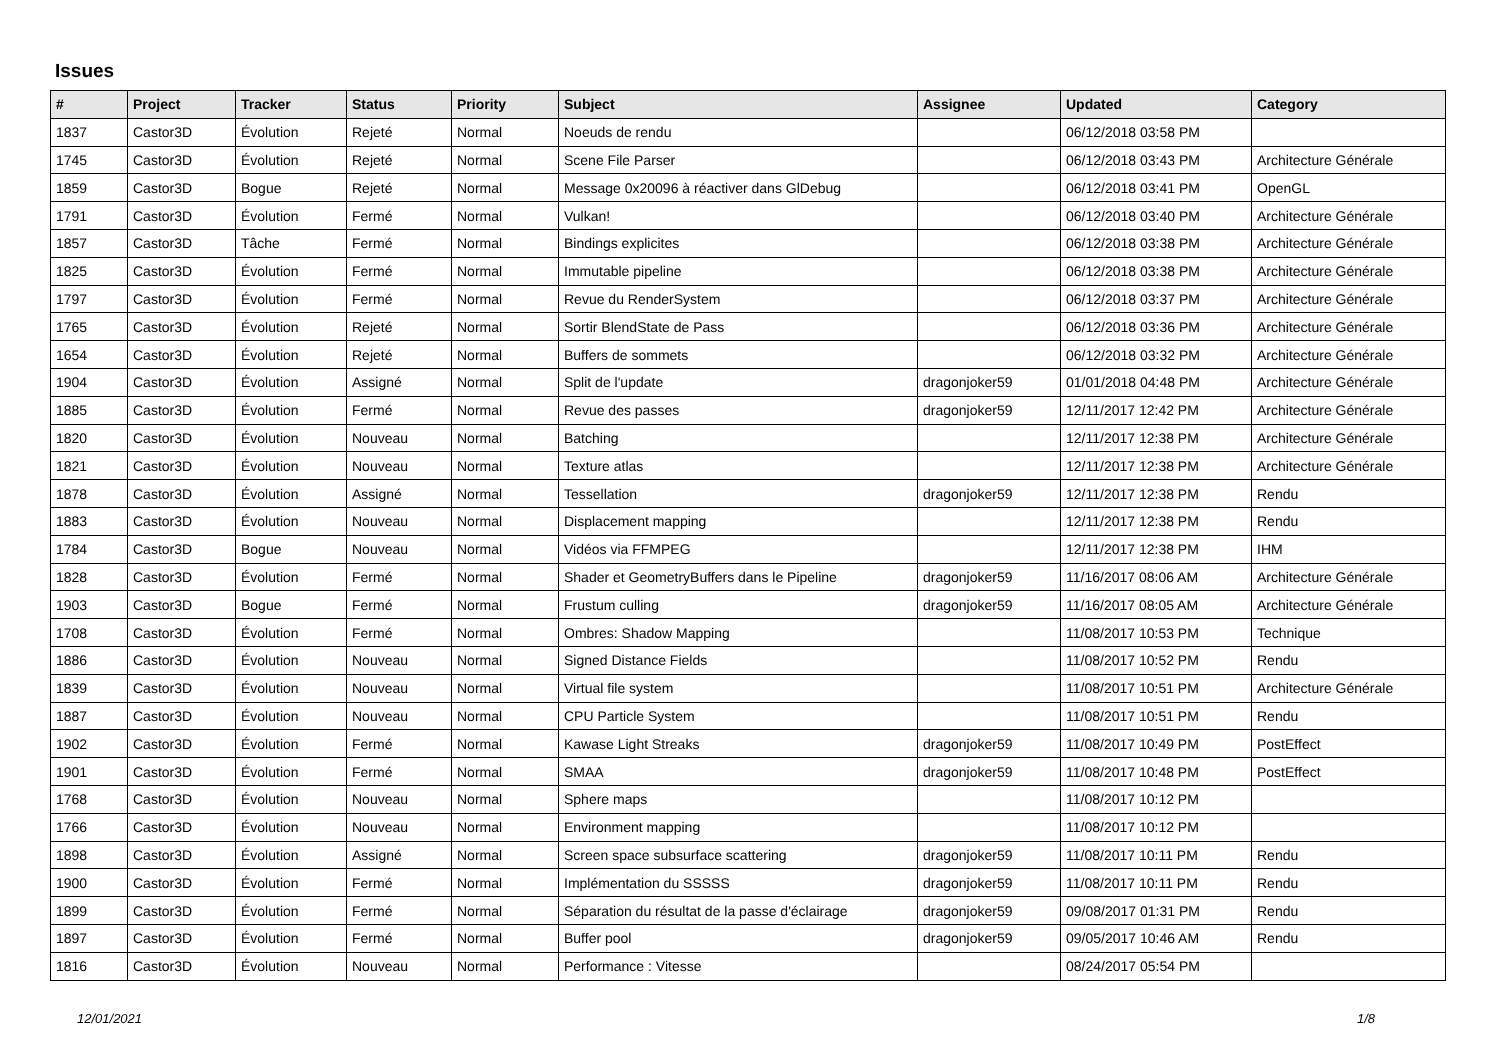Issues
| # | Project | Tracker | Status | Priority | Subject | Assignee | Updated | Category |
| --- | --- | --- | --- | --- | --- | --- | --- | --- |
| 1837 | Castor3D | Évolution | Rejeté | Normal | Noeuds de rendu | | 06/12/2018 03:58 PM | |
| 1745 | Castor3D | Évolution | Rejeté | Normal | Scene File Parser | | 06/12/2018 03:43 PM | Architecture Générale |
| 1859 | Castor3D | Bogue | Rejeté | Normal | Message 0x20096 à réactiver dans GlDebug | | 06/12/2018 03:41 PM | OpenGL |
| 1791 | Castor3D | Évolution | Fermé | Normal | Vulkan! | | 06/12/2018 03:40 PM | Architecture Générale |
| 1857 | Castor3D | Tâche | Fermé | Normal | Bindings explicites | | 06/12/2018 03:38 PM | Architecture Générale |
| 1825 | Castor3D | Évolution | Fermé | Normal | Immutable pipeline | | 06/12/2018 03:38 PM | Architecture Générale |
| 1797 | Castor3D | Évolution | Fermé | Normal | Revue du RenderSystem | | 06/12/2018 03:37 PM | Architecture Générale |
| 1765 | Castor3D | Évolution | Rejeté | Normal | Sortir BlendState de Pass | | 06/12/2018 03:36 PM | Architecture Générale |
| 1654 | Castor3D | Évolution | Rejeté | Normal | Buffers de sommets | | 06/12/2018 03:32 PM | Architecture Générale |
| 1904 | Castor3D | Évolution | Assigné | Normal | Split de l'update | dragonjoker59 | 01/01/2018 04:48 PM | Architecture Générale |
| 1885 | Castor3D | Évolution | Fermé | Normal | Revue des passes | dragonjoker59 | 12/11/2017 12:42 PM | Architecture Générale |
| 1820 | Castor3D | Évolution | Nouveau | Normal | Batching | | 12/11/2017 12:38 PM | Architecture Générale |
| 1821 | Castor3D | Évolution | Nouveau | Normal | Texture atlas | | 12/11/2017 12:38 PM | Architecture Générale |
| 1878 | Castor3D | Évolution | Assigné | Normal | Tessellation | dragonjoker59 | 12/11/2017 12:38 PM | Rendu |
| 1883 | Castor3D | Évolution | Nouveau | Normal | Displacement mapping | | 12/11/2017 12:38 PM | Rendu |
| 1784 | Castor3D | Bogue | Nouveau | Normal | Vidéos via FFMPEG | | 12/11/2017 12:38 PM | IHM |
| 1828 | Castor3D | Évolution | Fermé | Normal | Shader et GeometryBuffers dans le Pipeline | dragonjoker59 | 11/16/2017 08:06 AM | Architecture Générale |
| 1903 | Castor3D | Bogue | Fermé | Normal | Frustum culling | dragonjoker59 | 11/16/2017 08:05 AM | Architecture Générale |
| 1708 | Castor3D | Évolution | Fermé | Normal | Ombres: Shadow Mapping | | 11/08/2017 10:53 PM | Technique |
| 1886 | Castor3D | Évolution | Nouveau | Normal | Signed Distance Fields | | 11/08/2017 10:52 PM | Rendu |
| 1839 | Castor3D | Évolution | Nouveau | Normal | Virtual file system | | 11/08/2017 10:51 PM | Architecture Générale |
| 1887 | Castor3D | Évolution | Nouveau | Normal | CPU Particle System | | 11/08/2017 10:51 PM | Rendu |
| 1902 | Castor3D | Évolution | Fermé | Normal | Kawase Light Streaks | dragonjoker59 | 11/08/2017 10:49 PM | PostEffect |
| 1901 | Castor3D | Évolution | Fermé | Normal | SMAA | dragonjoker59 | 11/08/2017 10:48 PM | PostEffect |
| 1768 | Castor3D | Évolution | Nouveau | Normal | Sphere maps | | 11/08/2017 10:12 PM | |
| 1766 | Castor3D | Évolution | Nouveau | Normal | Environment mapping | | 11/08/2017 10:12 PM | |
| 1898 | Castor3D | Évolution | Assigné | Normal | Screen space subsurface scattering | dragonjoker59 | 11/08/2017 10:11 PM | Rendu |
| 1900 | Castor3D | Évolution | Fermé | Normal | Implémentation du SSSSS | dragonjoker59 | 11/08/2017 10:11 PM | Rendu |
| 1899 | Castor3D | Évolution | Fermé | Normal | Séparation du résultat de la passe d'éclairage | dragonjoker59 | 09/08/2017 01:31 PM | Rendu |
| 1897 | Castor3D | Évolution | Fermé | Normal | Buffer pool | dragonjoker59 | 09/05/2017 10:46 AM | Rendu |
| 1816 | Castor3D | Évolution | Nouveau | Normal | Performance : Vitesse | | 08/24/2017 05:54 PM | |
12/01/2021 1/8